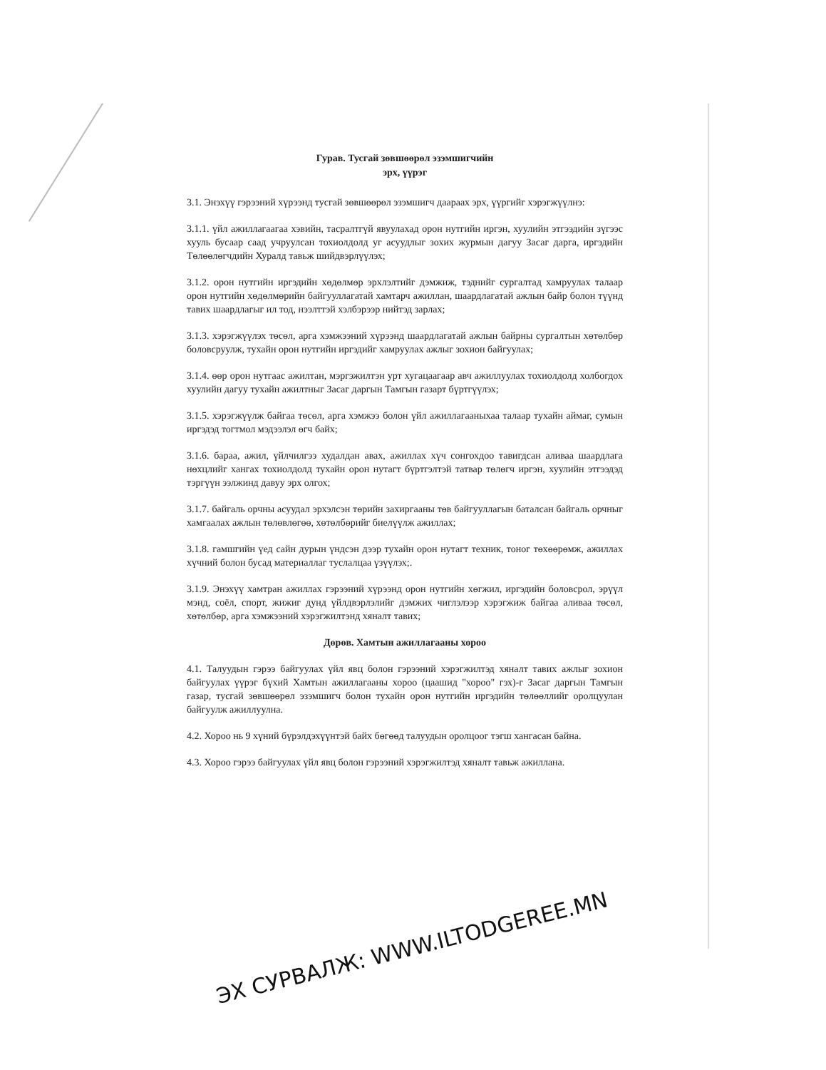Гурав. Тусгай зөвшөөрөл эзэмшигчийн
эрх, үүрэг
3.1. Энэхүү гэрээний хүрээнд тусгай зөвшөөрөл эзэмшигч даараах эрх, үүргийг хэрэгжүүлнэ:
3.1.1. үйл ажиллагаагаа хэвийн, тасралтгүй явуулахад орон нутгийн иргэн, хуулийн этгээдийн зүгээс хууль бусаар саад учруулсан тохиолдолд уг асуудлыг зохих журмын дагуу Засаг дарга, иргэдийн Төлөөлөгчдийн Хуралд тавьж шийдвэрлүүлэх;
3.1.2. орон нутгийн иргэдийн хөдөлмөр эрхлэлтийг дэмжиж, тэднийг сургалтад хамруулах талаар орон нутгийн хөдөлмөрийн байгууллагатай хамтарч ажиллан, шаардлагатай ажлын байр болон түүнд тавих шаардлагыг ил тод, нээлттэй хэлбэрээр нийтэд зарлах;
3.1.3. хэрэгжүүлэх төсөл, арга хэмжээний хүрээнд шаардлагатай ажлын байрны сургалтын хөтөлбөр боловсруулж, тухайн орон нутгийн иргэдийг хамруулах ажлыг зохион байгуулах;
3.1.4. өөр орон нутгаас ажилтан, мэргэжилтэн урт хугацаагаар авч ажиллуулах тохиолдолд холбогдох хуулийн дагуу тухайн ажилтныг Засаг даргын Тамгын газарт бүртгүүлэх;
3.1.5. хэрэгжүүлж байгаа төсөл, арга хэмжээ болон үйл ажиллагааныхаа талаар тухайн аймаг, сумын иргэдэд тогтмол мэдээлэл өгч байх;
3.1.6. бараа, ажил, үйлчилгээ худалдан авах, ажиллах хүч сонгохдоо тавигдсан аливаа шаардлага нөхцлийг хангах тохиолдолд тухайн орон нутагт бүртгэлтэй татвар төлөгч иргэн, хуулийн этгээдэд тэргүүн ээлжинд давуу эрх олгох;
3.1.7. байгаль орчны асуудал эрхэлсэн төрийн захиргааны төв байгууллагын баталсан байгаль орчныг хамгаалах ажлын төлөвлөгөө, хөтөлбөрийг биелүүлж ажиллах;
3.1.8. гамшгийн үед сайн дурын үндсэн дээр тухайн орон нутагт техник, тоног төхөөрөмж, ажиллах хүчний болон бусад материаллаг туслалцаа үзүүлэх;.
3.1.9. Энэхүү хамтран ажиллах гэрээний хүрээнд орон нутгийн хөгжил, иргэдийн боловсрол, эрүүл мэнд, соёл, спорт, жижиг дунд үйлдвэрлэлийг дэмжих чиглэлээр хэрэгжиж байгаа аливаа төсөл, хөтөлбөр, арга хэмжээний хэрэгжилтэнд хяналт тавих;
Дөрөв. Хамтын ажиллагааны хороо
4.1. Талуудын гэрээ байгуулах үйл явц болон гэрээний хэрэгжилтэд хяналт тавих ажлыг зохион байгуулах үүрэг бүхий Хамтын ажиллагааны хороо (цаашид "хороо" гэх)-г Засаг даргын Тамгын газар, тусгай зөвшөөрөл эзэмшигч болон тухайн орон нутгийн иргэдийн төлөөллийг оролцуулан байгуулж ажиллуулна.
4.2. Хороо нь 9 хүний бүрэлдэхүүнтэй байх бөгөөд талуудын оролцоог тэгш хангасан байна.
4.3. Хороо гэрээ байгуулах үйл явц болон гэрээний хэрэгжилтэд хяналт тавьж ажиллана.
ЭХ СУРВАЛЖ: WWW.ILTODGEREE.MN